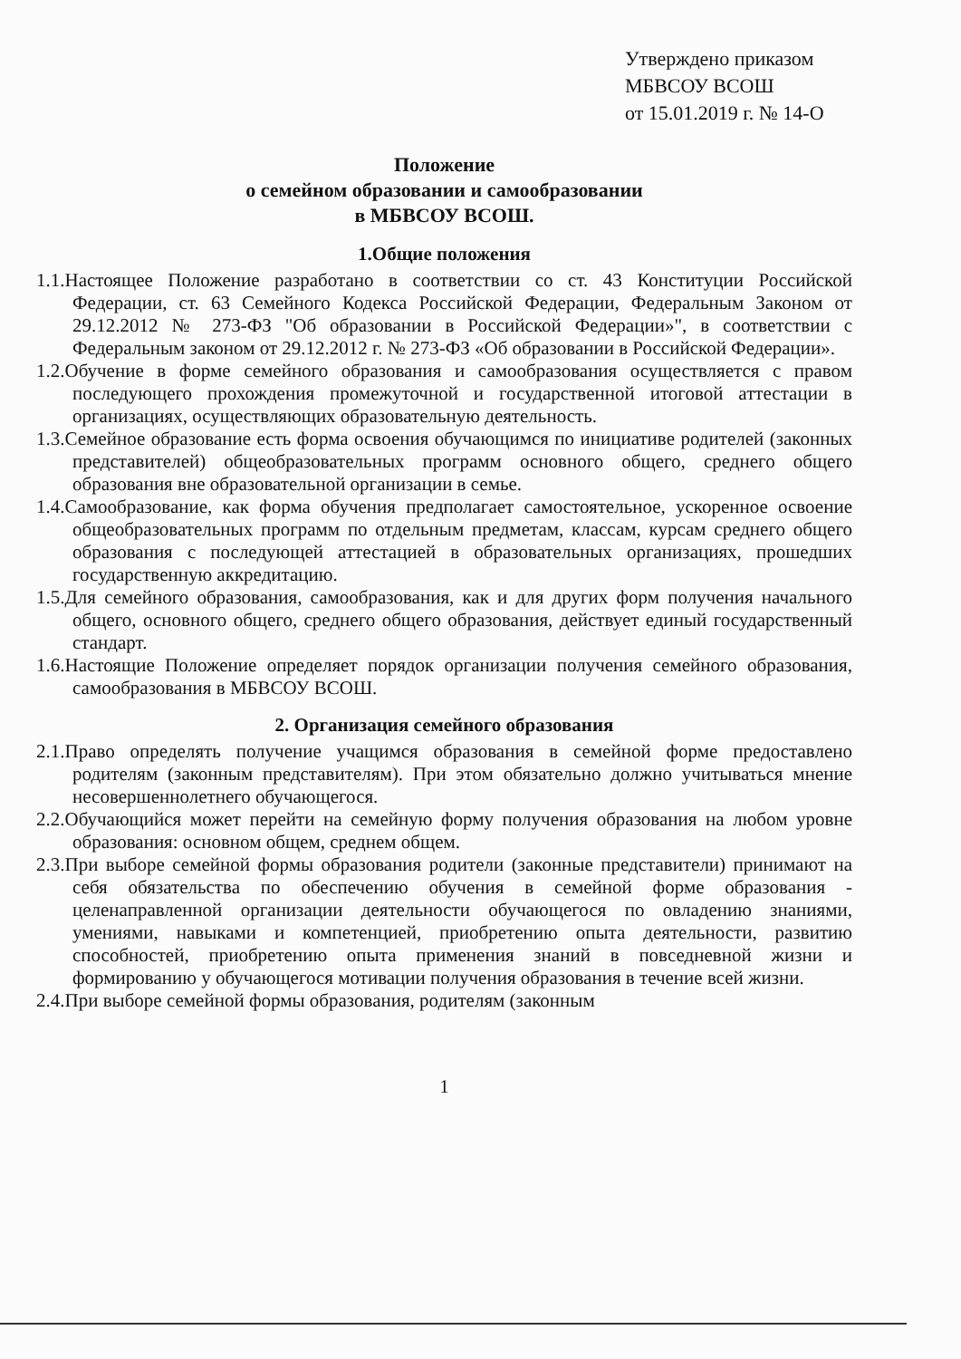Утверждено приказом
МБВСОУ ВСОШ
от 15.01.2019 г. № 14-О
Положение
о семейном образовании и самообразовании
в МБВСОУ ВСОШ.
1.Общие положения
1.1.Настоящее Положение разработано в соответствии со ст. 43 Конституции Российской Федерации, ст. 63 Семейного Кодекса Российской Федерации, Федеральным Законом от 29.12.2012 № 273-ФЗ "Об образовании в Российской Федерации»", в соответствии с Федеральным законом от 29.12.2012 г. № 273-ФЗ «Об образовании в Российской Федерации».
1.2.Обучение в форме семейного образования и самообразования осуществляется с правом последующего прохождения промежуточной и государственной итоговой аттестации в организациях, осуществляющих образовательную деятельность.
1.3.Семейное образование есть форма освоения обучающимся по инициативе родителей (законных представителей) общеобразовательных программ основного общего, среднего общего образования вне образовательной организации в семье.
1.4.Самообразование, как форма обучения предполагает самостоятельное, ускоренное освоение общеобразовательных программ по отдельным предметам, классам, курсам среднего общего образования с последующей аттестацией в образовательных организациях, прошедших государственную аккредитацию.
1.5.Для семейного образования, самообразования, как и для других форм получения начального общего, основного общего, среднего общего образования, действует единый государственный стандарт.
1.6.Настоящие Положение определяет порядок организации получения семейного образования, самообразования в МБВСОУ ВСОШ.
2. Организация семейного образования
2.1.Право определять получение учащимся образования в семейной форме предоставлено родителям (законным представителям). При этом обязательно должно учитываться мнение несовершеннолетнего обучающегося.
2.2.Обучающийся может перейти на семейную форму получения образования на любом уровне образования: основном общем, среднем общем.
2.3.При выборе семейной формы образования родители (законные представители) принимают на себя обязательства по обеспечению обучения в семейной форме образования - целенаправленной организации деятельности обучающегося по овладению знаниями, умениями, навыками и компетенцией, приобретению опыта деятельности, развитию способностей, приобретению опыта применения знаний в повседневной жизни и формированию у обучающегося мотивации получения образования в течение всей жизни.
2.4.При выборе семейной формы образования, родителям (законным
1